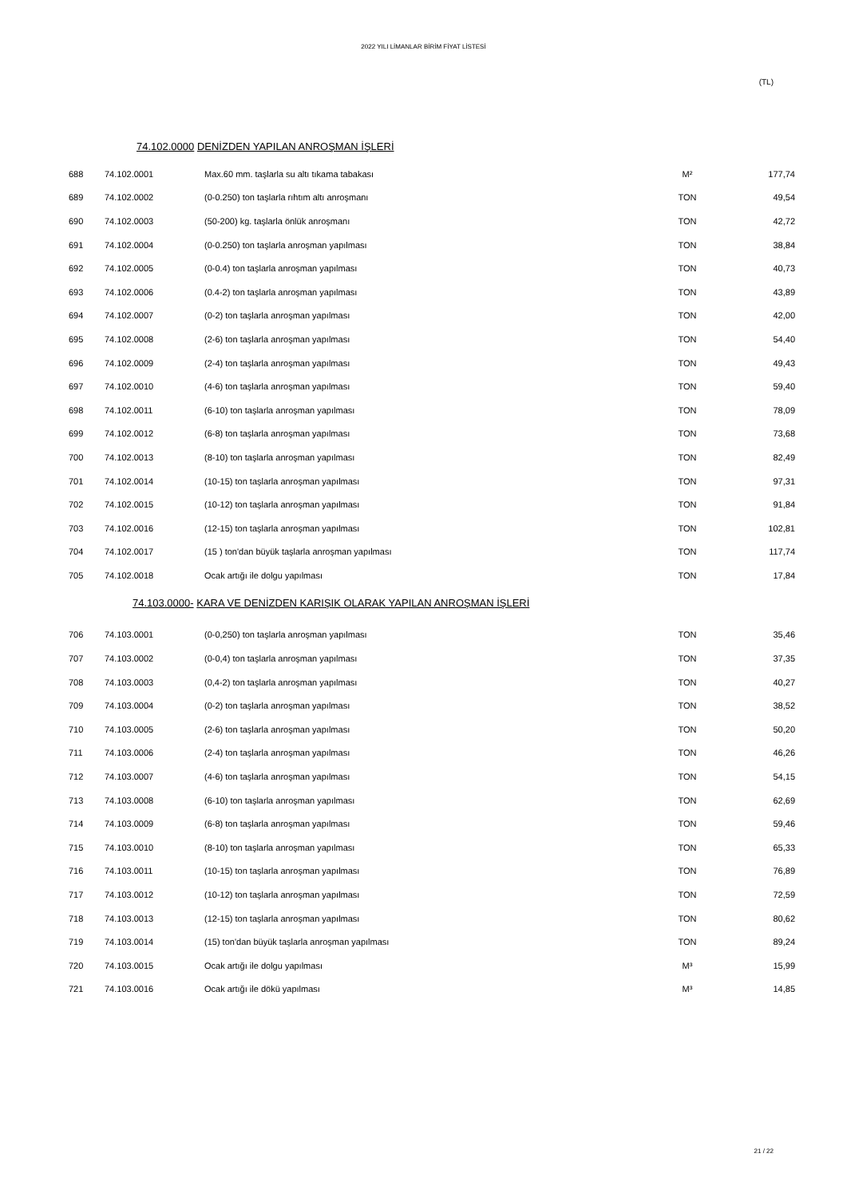2022 YILI LİMANLAR BİRİM FİYAT LİSTESİ
(TL)
74.102.0000 DENİZDEN YAPILAN ANROŞMAN İŞLERİ
| 688 | 74.102.0001 | Max.60 mm. taşlarla su altı tıkama tabakası | M² | 177,74 |
| 689 | 74.102.0002 | (0-0.250) ton taşlarla rıhtım altı anroşmanı | TON | 49,54 |
| 690 | 74.102.0003 | (50-200) kg. taşlarla önlük anroşmanı | TON | 42,72 |
| 691 | 74.102.0004 | (0-0.250) ton taşlarla anroşman yapılması | TON | 38,84 |
| 692 | 74.102.0005 | (0-0.4) ton taşlarla anroşman yapılması | TON | 40,73 |
| 693 | 74.102.0006 | (0.4-2) ton taşlarla anroşman yapılması | TON | 43,89 |
| 694 | 74.102.0007 | (0-2) ton taşlarla anroşman yapılması | TON | 42,00 |
| 695 | 74.102.0008 | (2-6) ton taşlarla anroşman yapılması | TON | 54,40 |
| 696 | 74.102.0009 | (2-4) ton taşlarla anroşman yapılması | TON | 49,43 |
| 697 | 74.102.0010 | (4-6) ton taşlarla anroşman yapılması | TON | 59,40 |
| 698 | 74.102.0011 | (6-10) ton taşlarla anroşman yapılması | TON | 78,09 |
| 699 | 74.102.0012 | (6-8) ton taşlarla anroşman yapılması | TON | 73,68 |
| 700 | 74.102.0013 | (8-10) ton taşlarla anroşman yapılması | TON | 82,49 |
| 701 | 74.102.0014 | (10-15) ton taşlarla anroşman yapılması | TON | 97,31 |
| 702 | 74.102.0015 | (10-12) ton taşlarla anroşman yapılması | TON | 91,84 |
| 703 | 74.102.0016 | (12-15) ton taşlarla anroşman yapılması | TON | 102,81 |
| 704 | 74.102.0017 | (15 ) ton'dan büyük taşlarla anroşman yapılması | TON | 117,74 |
| 705 | 74.102.0018 | Ocak artığı ile dolgu yapılması | TON | 17,84 |
74.103.0000- KARA VE DENİZDEN KARIŞIK OLARAK YAPILAN ANROŞMAN İŞLERİ
| 706 | 74.103.0001 | (0-0,250) ton taşlarla anroşman yapılması | TON | 35,46 |
| 707 | 74.103.0002 | (0-0,4) ton taşlarla anroşman yapılması | TON | 37,35 |
| 708 | 74.103.0003 | (0,4-2) ton taşlarla anroşman yapılması | TON | 40,27 |
| 709 | 74.103.0004 | (0-2) ton taşlarla anroşman yapılması | TON | 38,52 |
| 710 | 74.103.0005 | (2-6) ton taşlarla anroşman yapılması | TON | 50,20 |
| 711 | 74.103.0006 | (2-4) ton taşlarla anroşman yapılması | TON | 46,26 |
| 712 | 74.103.0007 | (4-6) ton taşlarla anroşman yapılması | TON | 54,15 |
| 713 | 74.103.0008 | (6-10) ton taşlarla anroşman yapılması | TON | 62,69 |
| 714 | 74.103.0009 | (6-8) ton taşlarla anroşman yapılması | TON | 59,46 |
| 715 | 74.103.0010 | (8-10) ton taşlarla anroşman yapılması | TON | 65,33 |
| 716 | 74.103.0011 | (10-15) ton taşlarla anroşman yapılması | TON | 76,89 |
| 717 | 74.103.0012 | (10-12) ton taşlarla anroşman yapılması | TON | 72,59 |
| 718 | 74.103.0013 | (12-15) ton taşlarla anroşman yapılması | TON | 80,62 |
| 719 | 74.103.0014 | (15) ton'dan büyük taşlarla anroşman yapılması | TON | 89,24 |
| 720 | 74.103.0015 | Ocak artığı ile dolgu yapılması | M³ | 15,99 |
| 721 | 74.103.0016 | Ocak artığı ile dökü yapılması | M³ | 14,85 |
21 / 22